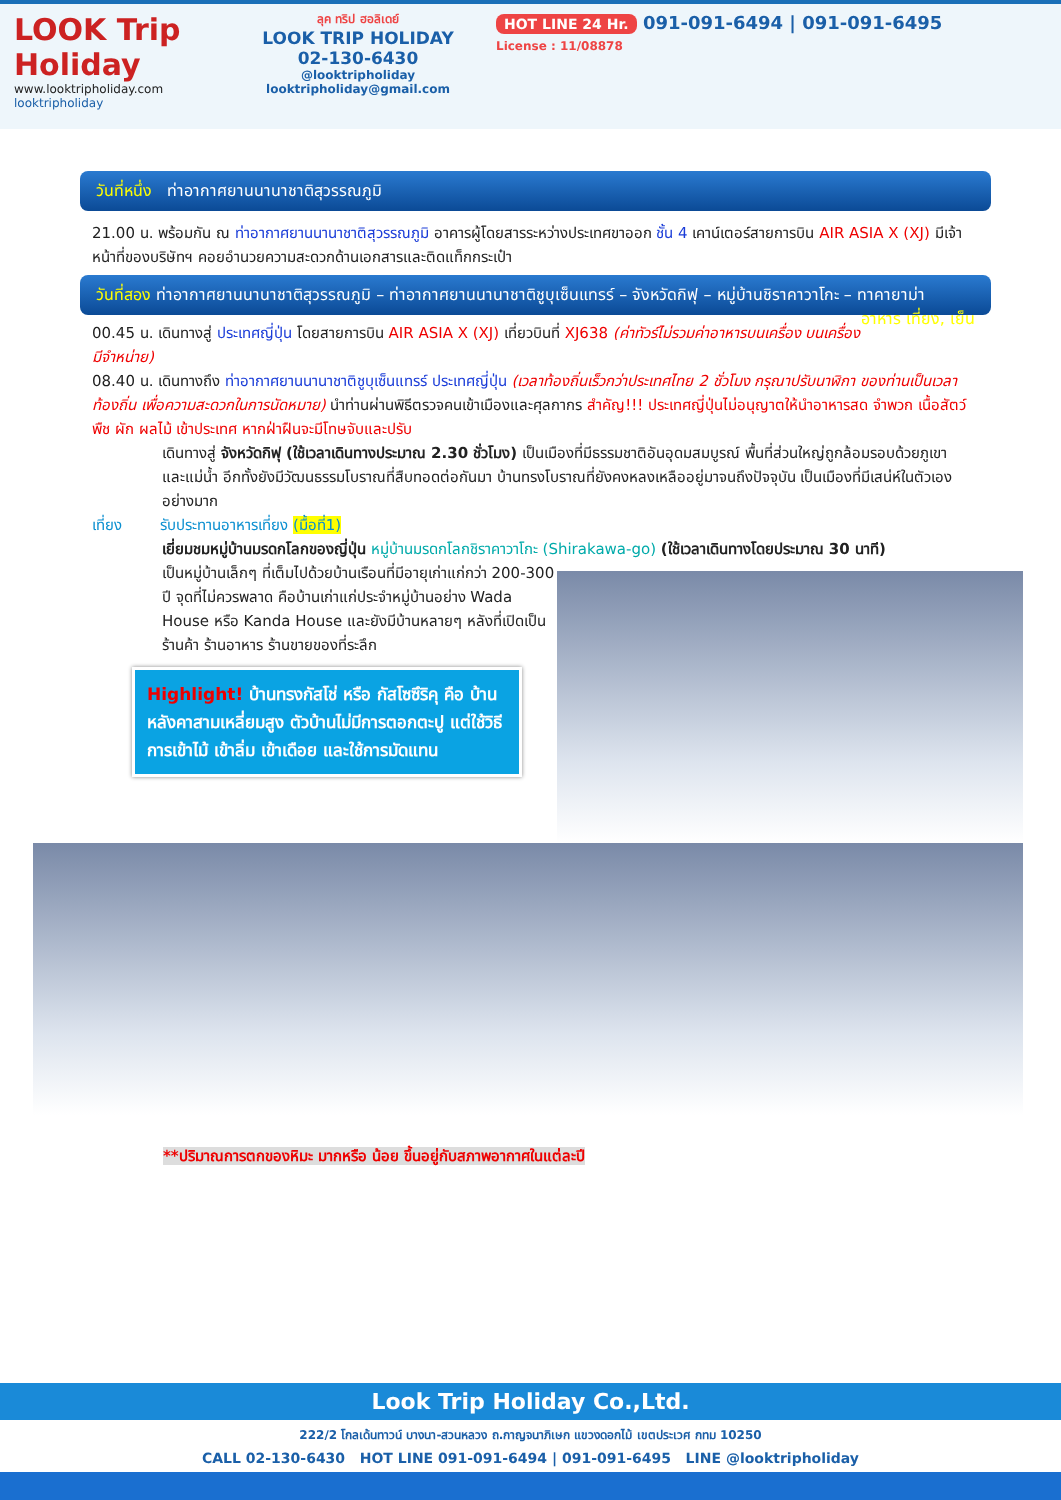LOOK Trip Holiday
www.looktripholiday.com
looktripholiday
ลุค ทริป ฮอลิเดย์
LOOK TRIP HOLIDAY
02-130-6430
@looktripholiday looktripholiday@gmail.com
HOT LINE 24 Hr. 091-091-6494 | 091-091-6495
License : 11/08878
วันที่หนึ่ง ท่าอากาศยานนานาชาติสุวรรณภูมิ
21.00 น. พร้อมกัน ณ ท่าอากาศยานนานาชาติสุวรรณภูมิ อาคารผู้โดยสารระหว่างประเทศขาออก ชั้น 4 เคาน์เตอร์สายการบิน AIR ASIA X (XJ) มีเจ้าหน้าที่ของบริษัทฯ คอยอำนวยความสะดวกด้านเอกสารและติดแท็กกระเป๋า
วันที่สอง ท่าอากาศยานนานาชาติสุวรรณภูมิ – ท่าอากาศยานนานาชาติชูบุเซ็นแทรร์ – จังหวัดกิฟุ – หมู่บ้านชิราคาวาโกะ – ทาคายาม่า อาหาร เที่ยง, เย็น
00.45 น. เดินทางสู่ ประเทศญี่ปุ่น โดยสายการบิน AIR ASIA X (XJ) เที่ยวบินที่ XJ638 (ค่าทัวร์ไม่รวมค่าอาหารบนเครื่อง บนเครื่องมีจำหน่าย)
08.40 น. เดินทางถึง ท่าอากาศยานนานาชาติชูบุเซ็นแทรร์ ประเทศญี่ปุ่น (เวลาท้องถิ่นเร็วกว่าประเทศไทย 2 ชั่วโมง กรุณาปรับนาฬิกา ของท่านเป็นเวลาท้องถิ่น เพื่อความสะดวกในการนัดหมาย) นำท่านผ่านพิธีตรวจคนเข้าเมืองและศุลกากร สำคัญ!!! ประเทศญี่ปุ่นไม่อนุญาตให้นำอาหารสด จำพวก เนื้อสัตว์ พืช ผัก ผลไม้ เข้าประเทศ หากฝ่าฝืนจะมีโทษจับและปรับ
เดินทางสู่ จังหวัดกิฟุ (ใช้เวลาเดินทางประมาณ 2.30 ชั่วโมง) เป็นเมืองที่มีธรรมชาติอันอุดมสมบูรณ์ พื้นที่ส่วนใหญ่ถูกล้อมรอบด้วยภูเขาและแม่น้ำ อีกทั้งยังมีวัฒนธรรมโบราณที่สืบทอดต่อกันมา บ้านทรงโบราณที่ยังคงหลงเหลืออยู่มาจนถึงปัจจุบัน เป็นเมืองที่มีเสน่ห์ในตัวเองอย่างมาก
เที่ยง รับประทานอาหารเที่ยง (มื้อที่1)
เยี่ยมชมหมู่บ้านมรดกโลกของญี่ปุ่น หมู่บ้านมรดกโลกชิราคาวาโกะ (Shirakawa-go) (ใช้เวลาเดินทางโดยประมาณ 30 นาที)
เป็นหมู่บ้านเล็กๆ ที่เต็มไปด้วยบ้านเรือนที่มีอายุเก่าแก่กว่า 200-300 ปี จุดที่ไม่ควรพลาด คือบ้านเก่าแก่ประจำหมู่บ้านอย่าง Wada House หรือ Kanda House และยังมีบ้านหลายๆ หลังที่เปิดเป็นร้านค้า ร้านอาหาร ร้านขายของที่ระลึก
Highlight! บ้านทรงกัสโช่ หรือ กัสโซซึริคุ คือ บ้านหลังคาสามเหลี่ยมสูง ตัวบ้านไม่มีการตอกตะปู แต่ใช้วิธีการเข้าไม้ เข้าลิ่ม เข้าเดือย และใช้การมัดแทน
**ปริมาณการตกของหิมะ มากหรือ น้อย ขึ้นอยู่กับสภาพอากาศในแต่ละปี
Look Trip Holiday Co.,Ltd.
222/2 โกลเด้นทาวน์ บางนา-สวนหลวง ถ.กาญจนาภิเษก แขวงดอกไม้ เขตประเวศ กทม 10250
CALL 02-130-6430 HOT LINE 091-091-6494 | 091-091-6495 LINE @looktripholiday